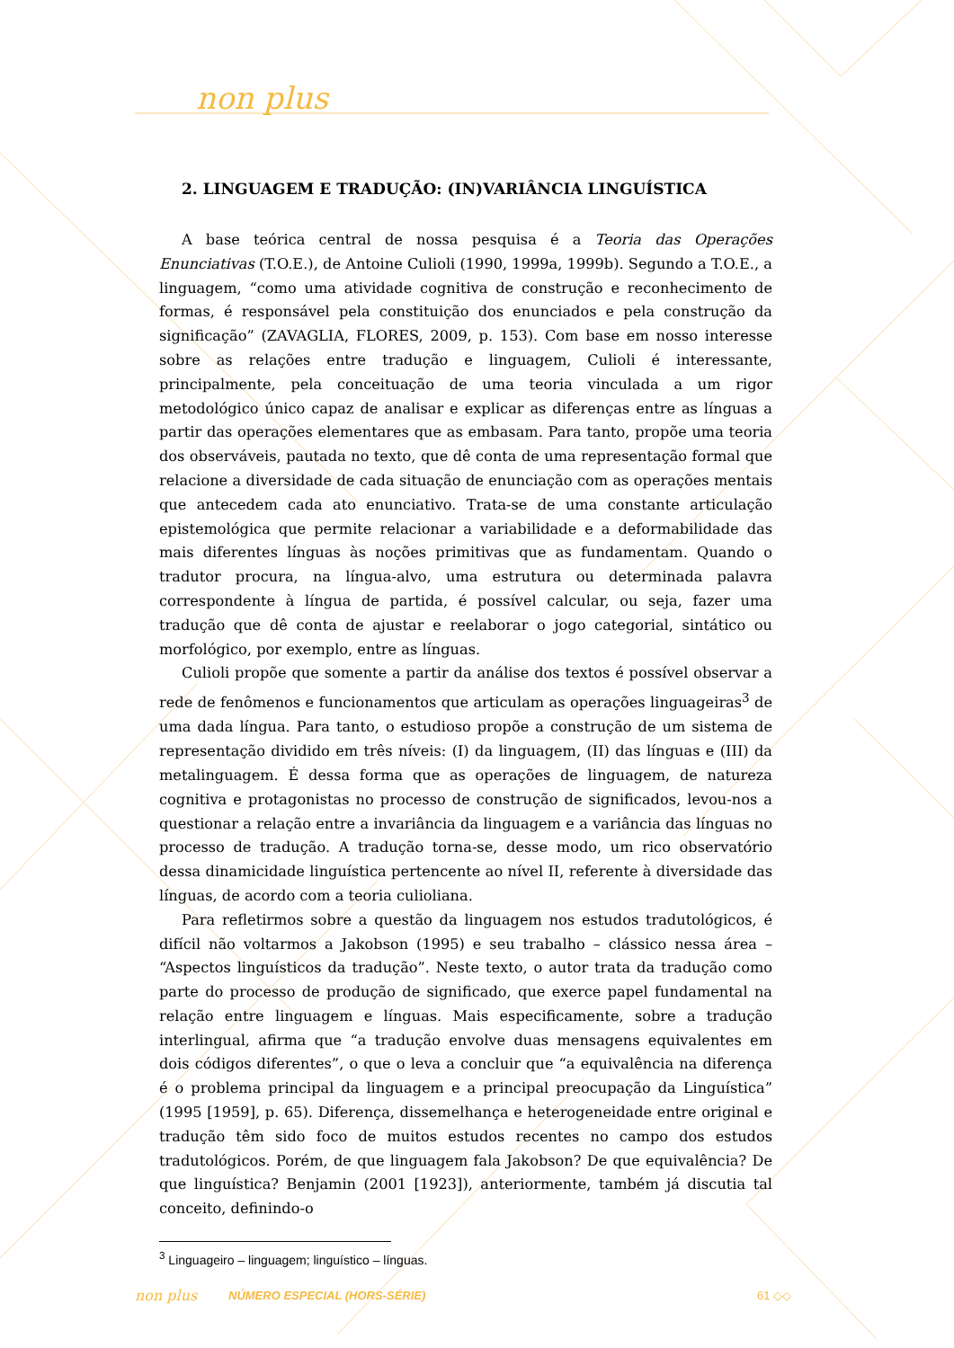non plus
2. LINGUAGEM E TRADUÇÃO: (IN)VARIÂNCIA LINGUÍSTICA
A base teórica central de nossa pesquisa é a Teoria das Operações Enunciativas (T.O.E.), de Antoine Culioli (1990, 1999a, 1999b). Segundo a T.O.E., a linguagem, “como uma atividade cognitiva de construção e reconhecimento de formas, é responsável pela constituição dos enunciados e pela construção da significação” (ZAVAGLIA, FLORES, 2009, p. 153). Com base em nosso interesse sobre as relações entre tradução e linguagem, Culioli é interessante, principalmente, pela conceituação de uma teoria vinculada a um rigor metodológico único capaz de analisar e explicar as diferenças entre as línguas a partir das operações elementares que as embasam. Para tanto, propõe uma teoria dos observáveis, pautada no texto, que dê conta de uma representação formal que relacione a diversidade de cada situação de enunciação com as operações mentais que antecedem cada ato enunciativo. Trata-se de uma constante articulação epistemológica que permite relacionar a variabilidade e a deformabilidade das mais diferentes línguas às noções primitivas que as fundamentam. Quando o tradutor procura, na língua-alvo, uma estrutura ou determinada palavra correspondente à língua de partida, é possível calcular, ou seja, fazer uma tradução que dê conta de ajustar e reelaborar o jogo categorial, sintático ou morfológico, por exemplo, entre as línguas.
Culioli propõe que somente a partir da análise dos textos é possível observar a rede de fenômenos e funcionamentos que articulam as operações linguageiras<sup>3</sup> de uma dada língua. Para tanto, o estudioso propõe a construção de um sistema de representação dividido em três níveis: (I) da linguagem, (II) das línguas e (III) da metalinguagem. É dessa forma que as operações de linguagem, de natureza cognitiva e protagonistas no processo de construção de significados, levou-nos a questionar a relação entre a invariância da linguagem e a variância das línguas no processo de tradução. A tradução torna-se, desse modo, um rico observatório dessa dinamicidade linguística pertencente ao nível II, referente à diversidade das línguas, de acordo com a teoria culioliana.
Para refletirmos sobre a questão da linguagem nos estudos tradutológicos, é difícil não voltarmos a Jakobson (1995) e seu trabalho – clássico nessa área – “Aspectos linguísticos da tradução”. Neste texto, o autor trata da tradução como parte do processo de produção de significado, que exerce papel fundamental na relação entre linguagem e línguas. Mais especificamente, sobre a tradução interlingual, afirma que “a tradução envolve duas mensagens equivalentes em dois códigos diferentes”, o que o leva a concluir que “a equivalência na diferença é o problema principal da linguagem e a principal preocupação da Linguística” (1995 [1959], p. 65). Diferença, dissemelhança e heterogeneidade entre original e tradução têm sido foco de muitos estudos recentes no campo dos estudos tradutológicos. Porém, de que linguagem fala Jakobson? De que equivalência? De que linguística? Benjamin (2001 [1923]), anteriormente, também já discutia tal conceito, definindo-o
<sup>3</sup> Linguageiro – linguagem; linguístico – línguas.
non plus NÚMERO ESPECIAL (HORS-SÉRIE) 61 ◇◇